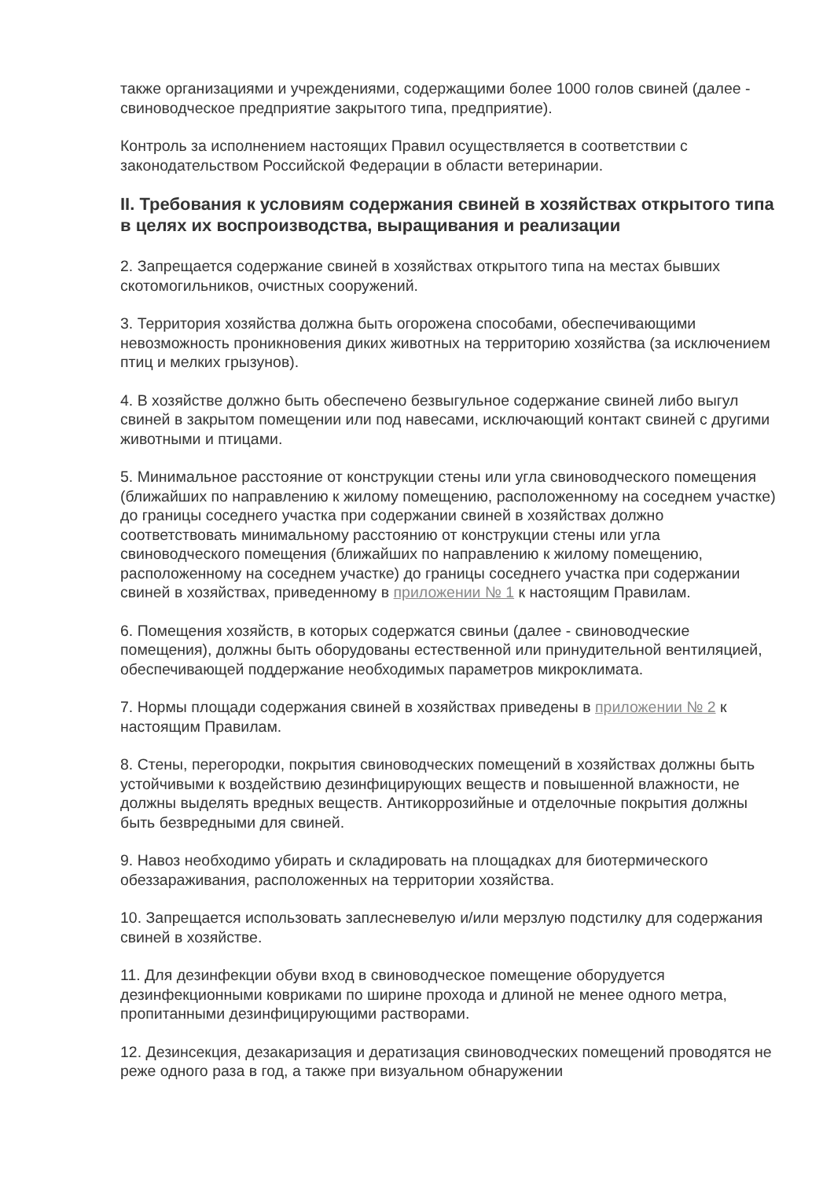также организациями и учреждениями, содержащими более 1000 голов свиней (далее - свиноводческое предприятие закрытого типа, предприятие).
Контроль за исполнением настоящих Правил осуществляется в соответствии с законодательством Российской Федерации в области ветеринарии.
II. Требования к условиям содержания свиней в хозяйствах открытого типа в целях их воспроизводства, выращивания и реализации
2. Запрещается содержание свиней в хозяйствах открытого типа на местах бывших скотомогильников, очистных сооружений.
3. Территория хозяйства должна быть огорожена способами, обеспечивающими невозможность проникновения диких животных на территорию хозяйства (за исключением птиц и мелких грызунов).
4. В хозяйстве должно быть обеспечено безвыгульное содержание свиней либо выгул свиней в закрытом помещении или под навесами, исключающий контакт свиней с другими животными и птицами.
5. Минимальное расстояние от конструкции стены или угла свиноводческого помещения (ближайших по направлению к жилому помещению, расположенному на соседнем участке) до границы соседнего участка при содержании свиней в хозяйствах должно соответствовать минимальному расстоянию от конструкции стены или угла свиноводческого помещения (ближайших по направлению к жилому помещению, расположенному на соседнем участке) до границы соседнего участка при содержании свиней в хозяйствах, приведенному в приложении № 1 к настоящим Правилам.
6. Помещения хозяйств, в которых содержатся свиньи (далее - свиноводческие помещения), должны быть оборудованы естественной или принудительной вентиляцией, обеспечивающей поддержание необходимых параметров микроклимата.
7. Нормы площади содержания свиней в хозяйствах приведены в приложении № 2 к настоящим Правилам.
8. Стены, перегородки, покрытия свиноводческих помещений в хозяйствах должны быть устойчивыми к воздействию дезинфицирующих веществ и повышенной влажности, не должны выделять вредных веществ. Антикоррозийные и отделочные покрытия должны быть безвредными для свиней.
9. Навоз необходимо убирать и складировать на площадках для биотермического обеззараживания, расположенных на территории хозяйства.
10. Запрещается использовать заплесневелую и/или мерзлую подстилку для содержания свиней в хозяйстве.
11. Для дезинфекции обуви вход в свиноводческое помещение оборудуется дезинфекционными ковриками по ширине прохода и длиной не менее одного метра, пропитанными дезинфицирующими растворами.
12. Дезинсекция, дезакаризация и дератизация свиноводческих помещений проводятся не реже одного раза в год, а также при визуальном обнаружении